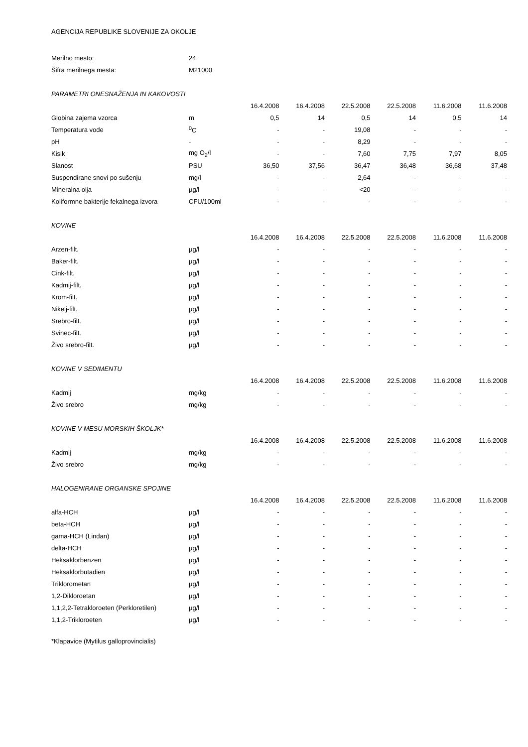AGENCIJA REPUBLIKE SLOVENIJE ZA OKOLJE
| Merilno mesto: | 24 | | | | | | |
| Šifra merilnega mesta: | M21000 | | | | | | |
| PARAMETRI ONESNAŽENJA IN KAKOVOSTI | | | | | | | |
| | | 16.4.2008 | 16.4.2008 | 22.5.2008 | 22.5.2008 | 11.6.2008 | 11.6.2008 |
| Globina zajema vzorca | m | 0,5 | 14 | 0,5 | 14 | 0,5 | 14 |
| Temperatura vode | <sup>0</sup> C | - | - | 19,08 | - | - | - |
| pH | - | - | - | 8,29 | - | - | - |
| Kisik | mg O<sub>2</sub>/l | - | - | 7,60 | 7,75 | 7,97 | 8,05 |
| Slanost | PSU | 36,50 | 37,56 | 36,47 | 36,48 | 36,68 | 37,48 |
| Suspendirane snovi po sušenju | mg/l | - | - | 2,64 | - | - | - |
| Mineralna olja | µg/l | - | - | <20 | - | - | - |
| Koliformne bakterije fekalnega izvora | CFU/100ml | - | - | - | - | - | - |
| KOVINE | | | | | | | |
| | | 16.4.2008 | 16.4.2008 | 22.5.2008 | 22.5.2008 | 11.6.2008 | 11.6.2008 |
| Arzen-filt. | µg/l | - | - | - | - | - | - |
| Baker-filt. | µg/l | - | - | - | - | - | - |
| Cink-filt. | µg/l | - | - | - | - | - | - |
| Kadmij-filt. | µg/l | - | - | - | - | - | - |
| Krom-filt. | µg/l | - | - | - | - | - | - |
| Nikelj-filt. | µg/l | - | - | - | - | - | - |
| Srebro-filt. | µg/l | - | - | - | - | - | - |
| Svinec-filt. | µg/l | - | - | - | - | - | - |
| Živo srebro-filt. | µg/l | - | - | - | - | - | - |
| KOVINE V SEDIMENTU | | | | | | | |
| | | 16.4.2008 | 16.4.2008 | 22.5.2008 | 22.5.2008 | 11.6.2008 | 11.6.2008 |
| Kadmij | mg/kg | - | - | - | - | - | - |
| Živo srebro | mg/kg | - | - | - | - | - | - |
| KOVINE V MESU MORSKIH ŠKOLJK* | | | | | | | |
| | | 16.4.2008 | 16.4.2008 | 22.5.2008 | 22.5.2008 | 11.6.2008 | 11.6.2008 |
| Kadmij | mg/kg | - | - | - | - | - | - |
| Živo srebro | mg/kg | - | - | - | - | - | - |
| HALOGENIRANE ORGANSKE SPOJINE | | | | | | | |
| | | 16.4.2008 | 16.4.2008 | 22.5.2008 | 22.5.2008 | 11.6.2008 | 11.6.2008 |
| alfa-HCH | µg/l | - | - | - | - | - | - |
| beta-HCH | µg/l | - | - | - | - | - | - |
| gama-HCH (Lindan) | µg/l | - | - | - | - | - | - |
| delta-HCH | µg/l | - | - | - | - | - | - |
| Heksaklorbenzen | µg/l | - | - | - | - | - | - |
| Heksaklorbutadien | µg/l | - | - | - | - | - | - |
| Triklorometan | µg/l | - | - | - | - | - | - |
| 1,2-Dikloroetan | µg/l | - | - | - | - | - | - |
| 1,1,2,2-Tetrakloroeten (Perkloretilen) | µg/l | - | - | - | - | - | - |
| 1,1,2-Trikloroeten | µg/l | - | - | - | - | - | - |
*Klapavice (Mytilus galloprovincialis)